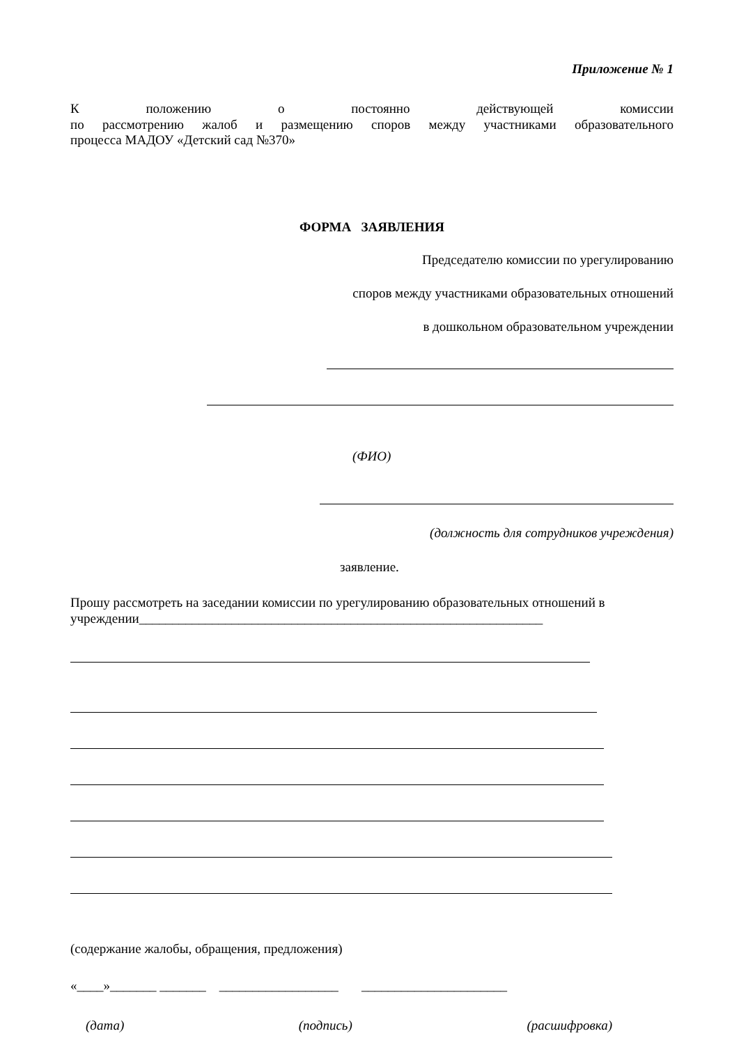Приложение № 1
К положению о постоянно действующей комиссии
по рассмотрению жалоб и размещению споров между участниками образовательного
процесса МАДОУ «Детский сад №370»
ФОРМА ЗАЯВЛЕНИЯ
Председателю комиссии по урегулированию
споров между участниками образовательных отношений
в дошкольном образовательном учреждении
(ФИО)
(должность для сотрудников учреждения)
заявление.
Прошу рассмотреть на заседании комиссии по урегулированию образовательных отношений в учреждении_____________________________________________________________
(содержание жалобы, обращения, предложения)
«____»_______ _______ __________________ ______________________
(дата) (подпись) (расшифровка)